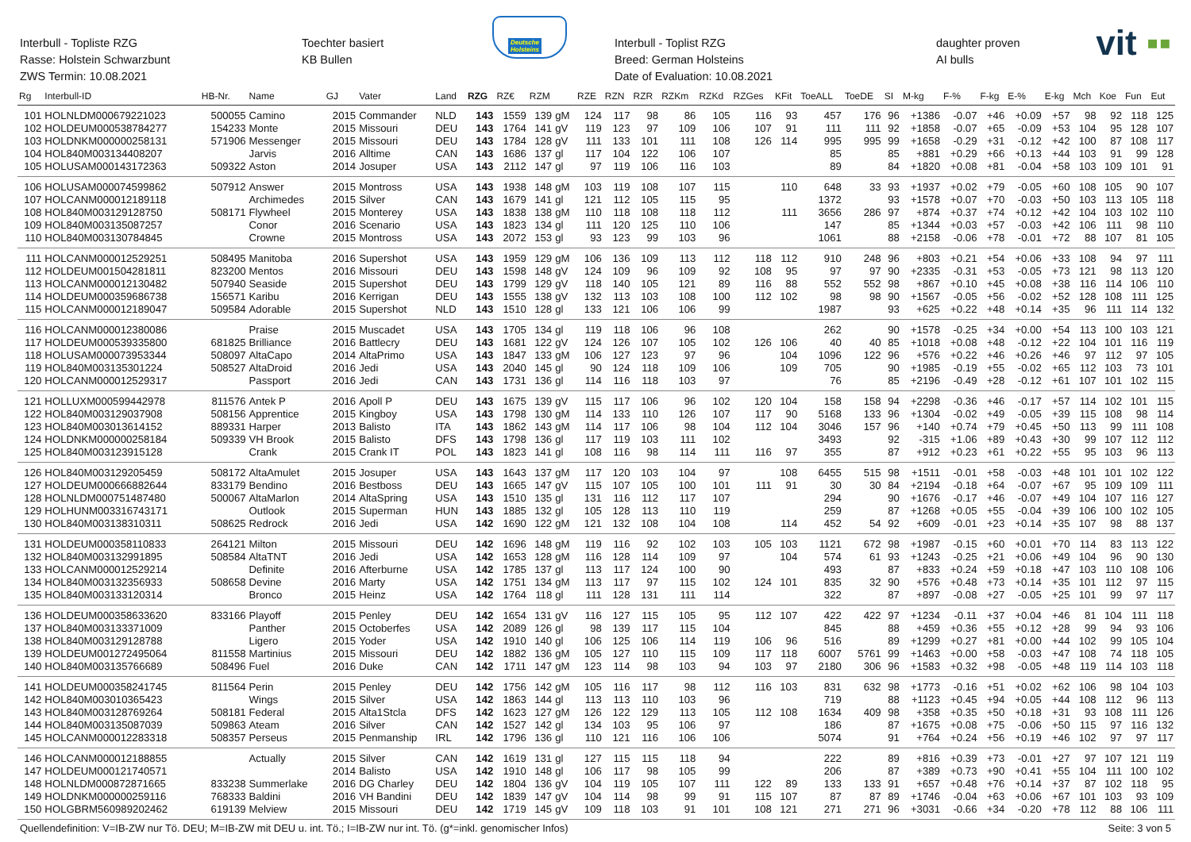Interbull - Topliste RZG
Rasse: Holstein Schwarzbunt
ZWS Termin: 10.08.2021
Toechter basiert
KB Bullen
Deutsche
Holsteins
Interbull - Toplist RZG
Breed: German Holsteins
Date of Evaluation: 10.08.2021
daughter proven
AI bulls
vit ▪▪
| Rg | Interbull-ID | HB-Nr. | Name | GJ | Vater | Land | RZG | RZ€ | RZM | | RZE | RZN | RZR | RZKm | RZKd | RZGes | KFit | ToeALL | ToeDE | SI | M-kg | F-% | F-kg | E-% | E-kg | Mch | Koe | Fun | Eut |
| --- | --- | --- | --- | --- | --- | --- | --- | --- | --- | --- | --- | --- | --- | --- | --- | --- | --- | --- | --- | --- | --- | --- | --- | --- | --- | --- | --- | --- | --- |
| 101 | HOLNLDM000679221023 | 500055 | Camino | 2015 | Commander | NLD | 143 | 1559 | 139 | gM | 124 | 117 | 98 | 86 | 105 | 116 | 93 | 457 | 176 | 96 | +1386 | -0.07 | +46 | +0.09 | +57 | 98 | 92 | 118 | 125 |
| 102 | HOLDEUM000538784277 | 154233 | Monte | 2015 | Missouri | DEU | 143 | 1764 | 141 | gV | 119 | 123 | 97 | 109 | 106 | 107 | 91 | 111 | 111 | 92 | +1858 | -0.07 | +65 | -0.09 | +53 | 104 | 95 | 128 | 107 |
| 103 | HOLDNKM000000258131 | 571906 | Messenger | 2015 | Missouri | DEU | 143 | 1784 | 128 | gV | 111 | 133 | 101 | 111 | 108 | 126 | 114 | 995 | 995 | 99 | +1658 | -0.29 | +31 | -0.12 | +42 | 100 | 87 | 108 | 117 |
| 104 | HOL840M003134408207 | | Jarvis | 2016 | Alltime | CAN | 143 | 1686 | 137 | gl | 117 | 104 | 122 | 106 | 107 | | | 85 | | 85 | +881 | +0.29 | +66 | +0.13 | +44 | 103 | 91 | 99 | 128 |
| 105 | HOLUSAM000143172363 | 509322 | Aston | 2014 | Josuper | USA | 143 | 2112 | 147 | gl | 97 | 119 | 106 | 116 | 103 | | | 89 | | 84 | +1820 | +0.08 | +81 | -0.04 | +58 | 103 | 109 | 101 | 91 |
| 106 | HOLUSAM000074599862 | 507912 | Answer | 2015 | Montross | USA | 143 | 1938 | 148 | gM | 103 | 119 | 108 | 107 | 115 | | 110 | 648 | 33 | 93 | +1937 | +0.02 | +79 | -0.05 | +60 | 108 | 105 | 90 | 107 |
| 107 | HOLCANM000012189118 | | Archimedes | 2015 | Silver | CAN | 143 | 1679 | 141 | gl | 121 | 112 | 105 | 115 | 95 | | | 1372 | | 93 | +1578 | +0.07 | +70 | -0.03 | +50 | 103 | 113 | 105 | 118 |
| 108 | HOL840M003129128750 | 508171 | Flywheel | 2015 | Monterey | USA | 143 | 1838 | 138 | gM | 110 | 118 | 108 | 118 | 112 | | 111 | 3656 | 286 | 97 | +874 | +0.37 | +74 | +0.12 | +42 | 104 | 103 | 102 | 110 |
| 109 | HOL840M003135087257 | | Conor | 2016 | Scenario | USA | 143 | 1823 | 134 | gl | 111 | 120 | 125 | 110 | 106 | | | 147 | | 85 | +1344 | +0.03 | +57 | -0.03 | +42 | 106 | 111 | 98 | 110 |
| 110 | HOL840M003130784845 | | Crowne | 2015 | Montross | USA | 143 | 2072 | 153 | gl | 93 | 123 | 99 | 103 | 96 | | | 1061 | | 88 | +2158 | -0.06 | +78 | -0.01 | +72 | 88 | 107 | 81 | 105 |
| 111 | HOLCANM000012529251 | 508495 | Manitoba | 2016 | Supershot | USA | 143 | 1959 | 129 | gM | 106 | 136 | 109 | 113 | 112 | 118 | 112 | 910 | 248 | 96 | +803 | +0.21 | +54 | +0.06 | +33 | 108 | 94 | 97 | 111 |
| 112 | HOLDEUM001504281811 | 823200 | Mentos | 2016 | Missouri | DEU | 143 | 1598 | 148 | gV | 124 | 109 | 96 | 109 | 92 | 108 | 95 | 97 | 97 | 90 | +2335 | -0.31 | +53 | -0.05 | +73 | 121 | 98 | 113 | 120 |
| 113 | HOLCANM000012130482 | 507940 | Seaside | 2015 | Supershot | DEU | 143 | 1799 | 129 | gV | 118 | 140 | 105 | 121 | 89 | 116 | 88 | 552 | 552 | 98 | +867 | +0.10 | +45 | +0.08 | +38 | 116 | 114 | 106 | 110 |
| 114 | HOLDEUM000359686738 | 156571 | Karibu | 2016 | Kerrigan | DEU | 143 | 1555 | 138 | gV | 132 | 113 | 103 | 108 | 100 | 112 | 102 | 98 | 98 | 90 | +1567 | -0.05 | +56 | -0.02 | +52 | 128 | 108 | 111 | 125 |
| 115 | HOLCANM000012189047 | 509584 | Adorable | 2015 | Supershot | NLD | 143 | 1510 | 128 | gl | 133 | 121 | 106 | 106 | 99 | | | 1987 | | 93 | +625 | +0.22 | +48 | +0.14 | +35 | 96 | 111 | 114 | 132 |
| 116 | HOLCANM000012380086 | | Praise | 2015 | Muscadet | USA | 143 | 1705 | 134 | gl | 119 | 118 | 106 | 96 | 108 | | | 262 | | 90 | +1578 | -0.25 | +34 | +0.00 | +54 | 113 | 100 | 103 | 121 |
| 117 | HOLDEUM000539335800 | 681825 | Brilliance | 2016 | Battlecry | DEU | 143 | 1681 | 122 | gV | 124 | 126 | 107 | 105 | 102 | 126 | 106 | 40 | 40 | 85 | +1018 | +0.08 | +48 | -0.12 | +22 | 104 | 101 | 116 | 119 |
| 118 | HOLUSAM000073953344 | 508097 | AltaCapo | 2014 | AltaPrimo | USA | 143 | 1847 | 133 | gM | 106 | 127 | 123 | 97 | 96 | | 104 | 1096 | 122 | 96 | +576 | +0.22 | +46 | +0.26 | +46 | 97 | 112 | 97 | 105 |
| 119 | HOL840M003135301224 | 508527 | AltaDroid | 2016 | Jedi | USA | 143 | 2040 | 145 | gl | 90 | 124 | 118 | 109 | 106 | | 109 | 705 | | 90 | +1985 | -0.19 | +55 | -0.02 | +65 | 112 | 103 | 73 | 101 |
| 120 | HOLCANM000012529317 | | Passport | 2016 | Jedi | CAN | 143 | 1731 | 136 | gl | 114 | 116 | 118 | 103 | 97 | | | 76 | | 85 | +2196 | -0.49 | +28 | -0.12 | +61 | 107 | 101 | 102 | 115 |
| 121 | HOLLUXM000599442978 | 811576 | Antek P | 2016 | Apoll P | DEU | 143 | 1675 | 139 | gV | 115 | 117 | 106 | 96 | 102 | 120 | 104 | 158 | 158 | 94 | +2298 | -0.36 | +46 | -0.17 | +57 | 114 | 102 | 101 | 115 |
| 122 | HOL840M003129037908 | 508156 | Apprentice | 2015 | Kingboy | USA | 143 | 1798 | 130 | gM | 114 | 133 | 110 | 126 | 107 | 117 | 90 | 5168 | 133 | 96 | +1304 | -0.02 | +49 | -0.05 | +39 | 115 | 108 | 98 | 114 |
| 123 | HOL840M003013614152 | 889331 | Harper | 2013 | Balisto | ITA | 143 | 1862 | 143 | gM | 114 | 117 | 106 | 98 | 104 | 112 | 104 | 3046 | 157 | 96 | +140 | +0.74 | +79 | +0.45 | +50 | 113 | 99 | 111 | 108 |
| 124 | HOLDNKM000000258184 | 509339 | VH Brook | 2015 | Balisto | DFS | 143 | 1798 | 136 | gl | 117 | 119 | 103 | 111 | 102 | | | 3493 | | 92 | -315 | +1.06 | +89 | +0.43 | +30 | 99 | 107 | 112 | 112 |
| 125 | HOL840M003123915128 | | Crank | 2015 | Crank IT | POL | 143 | 1823 | 141 | gl | 108 | 116 | 98 | 114 | 111 | 116 | 97 | 355 | | 87 | +912 | +0.23 | +61 | +0.22 | +55 | 95 | 103 | 96 | 113 |
| 126 | HOL840M003129205459 | 508172 | AltaAmulet | 2015 | Josuper | USA | 143 | 1643 | 137 | gM | 117 | 120 | 103 | 104 | 97 | | 108 | 6455 | 515 | 98 | +1511 | -0.01 | +58 | -0.03 | +48 | 101 | 101 | 102 | 122 |
| 127 | HOLDEUM000666882644 | 833179 | Bendino | 2016 | Bestboss | DEU | 143 | 1665 | 147 | gV | 115 | 107 | 105 | 100 | 101 | 111 | 91 | 30 | 30 | 84 | +2194 | -0.18 | +64 | -0.07 | +67 | 95 | 109 | 109 | 111 |
| 128 | HOLNLDM000751487480 | 500067 | AltaMarlon | 2014 | AltaSpring | USA | 143 | 1510 | 135 | gl | 131 | 116 | 112 | 117 | 107 | | | 294 | | 90 | +1676 | -0.17 | +46 | -0.07 | +49 | 104 | 107 | 116 | 127 |
| 129 | HOLHUNM003316743171 | | Outlook | 2015 | Superman | HUN | 143 | 1885 | 132 | gl | 105 | 128 | 113 | 110 | 119 | | | 259 | | 87 | +1268 | +0.05 | +55 | -0.04 | +39 | 106 | 100 | 102 | 105 |
| 130 | HOL840M003138310311 | 508625 | Redrock | 2016 | Jedi | USA | 142 | 1690 | 122 | gM | 121 | 132 | 108 | 104 | 108 | | 114 | 452 | 54 | 92 | +609 | -0.01 | +23 | +0.14 | +35 | 107 | 98 | 88 | 137 |
| 131 | HOLDEUM000358110833 | 264121 | Milton | 2015 | Missouri | DEU | 142 | 1696 | 148 | gM | 119 | 116 | 92 | 102 | 103 | 105 | 103 | 1121 | 672 | 98 | +1987 | -0.15 | +60 | +0.01 | +70 | 114 | 83 | 113 | 122 |
| 132 | HOL840M003132991895 | 508584 | AltaTNT | 2016 | Jedi | USA | 142 | 1653 | 128 | gM | 116 | 128 | 114 | 109 | 97 | | 104 | 574 | 61 | 93 | +1243 | -0.25 | +21 | +0.06 | +49 | 104 | 96 | 90 | 130 |
| 133 | HOLCANM000012529214 | | Definite | 2016 | Afterburne | USA | 142 | 1785 | 137 | gl | 113 | 117 | 124 | 100 | 90 | | | 493 | | 87 | +833 | +0.24 | +59 | +0.18 | +47 | 103 | 110 | 108 | 106 |
| 134 | HOL840M003132356933 | 508658 | Devine | 2016 | Marty | USA | 142 | 1751 | 134 | gM | 113 | 117 | 97 | 115 | 102 | 124 | 101 | 835 | 32 | 90 | +576 | +0.48 | +73 | +0.14 | +35 | 101 | 112 | 97 | 115 |
| 135 | HOL840M003133120314 | | Bronco | 2015 | Heinz | USA | 142 | 1764 | 118 | gl | 111 | 128 | 131 | 111 | 114 | | | 322 | | 87 | +897 | -0.08 | +27 | -0.05 | +25 | 101 | 99 | 97 | 117 |
| 136 | HOLDEUM000358633620 | 833166 | Playoff | 2015 | Penley | DEU | 142 | 1654 | 131 | gV | 116 | 127 | 115 | 105 | 95 | 112 | 107 | 422 | 422 | 97 | +1234 | -0.11 | +37 | +0.04 | +46 | 81 | 104 | 111 | 118 |
| 137 | HOL840M003133371009 | | Panther | 2015 | Octoberfes | USA | 142 | 2089 | 126 | gl | 98 | 139 | 117 | 115 | 104 | | | 845 | | 88 | +459 | +0.36 | +55 | +0.12 | +28 | 99 | 94 | 93 | 106 |
| 138 | HOL840M003129128788 | | Ligero | 2015 | Yoder | USA | 142 | 1910 | 140 | gl | 106 | 125 | 106 | 114 | 119 | 106 | 96 | 516 | | 89 | +1299 | +0.27 | +81 | +0.00 | +44 | 102 | 99 | 105 | 104 |
| 139 | HOLDEUM001272495064 | 811558 | Martinius | 2015 | Missouri | DEU | 142 | 1882 | 136 | gM | 105 | 127 | 110 | 115 | 109 | 117 | 118 | 6007 | 5761 | 99 | +1463 | +0.00 | +58 | -0.03 | +47 | 108 | 74 | 118 | 105 |
| 140 | HOL840M003135766689 | 508496 | Fuel | 2016 | Duke | CAN | 142 | 1711 | 147 | gM | 123 | 114 | 98 | 103 | 94 | 103 | 97 | 2180 | 306 | 96 | +1583 | +0.32 | +98 | -0.05 | +48 | 119 | 114 | 103 | 118 |
| 141 | HOLDEUM000358241745 | 811564 | Perin | 2015 | Penley | DEU | 142 | 1756 | 142 | gM | 105 | 116 | 117 | 98 | 112 | 116 | 103 | 831 | 632 | 98 | +1773 | -0.16 | +51 | +0.02 | +62 | 106 | 98 | 104 | 103 |
| 142 | HOL840M003010365423 | | Wings | 2015 | Silver | USA | 142 | 1863 | 144 | gl | 113 | 113 | 110 | 103 | 96 | | | 719 | | 88 | +1123 | +0.45 | +94 | +0.05 | +44 | 108 | 112 | 96 | 113 |
| 143 | HOL840M003128769264 | 508181 | Federal | 2015 | Alta1Stcla | DFS | 142 | 1623 | 127 | gM | 126 | 122 | 129 | 113 | 105 | 112 | 108 | 1634 | 409 | 98 | +358 | +0.35 | +50 | +0.18 | +31 | 93 | 108 | 111 | 126 |
| 144 | HOL840M003135087039 | 509863 | Ateam | 2016 | Silver | CAN | 142 | 1527 | 142 | gl | 134 | 103 | 95 | 106 | 97 | | | 186 | | 87 | +1675 | +0.08 | +75 | -0.06 | +50 | 115 | 97 | 116 | 132 |
| 145 | HOLCANM000012283318 | 508357 | Perseus | 2015 | Penmanship | IRL | 142 | 1796 | 136 | gl | 110 | 121 | 116 | 106 | 106 | | | 5074 | | 91 | +764 | +0.24 | +56 | +0.19 | +46 | 102 | 97 | 97 | 117 |
| 146 | HOLCANM000012188855 | | Actually | 2015 | Silver | CAN | 142 | 1619 | 131 | gl | 127 | 115 | 115 | 118 | 94 | | | 222 | | 89 | +816 | +0.39 | +73 | -0.01 | +27 | 97 | 107 | 121 | 119 |
| 147 | HOLDEUM000121740571 | | | 2014 | Balisto | USA | 142 | 1910 | 148 | gl | 106 | 117 | 98 | 105 | 99 | | | 206 | | 87 | +389 | +0.73 | +90 | +0.41 | +55 | 104 | 111 | 100 | 102 |
| 148 | HOLNLDM000872871665 | 833238 | Summerlake | 2016 | DG Charley | DEU | 142 | 1804 | 136 | gV | 104 | 119 | 105 | 107 | 111 | 122 | 89 | 133 | 133 | 91 | +657 | +0.48 | +76 | +0.14 | +37 | 87 | 102 | 118 | 95 |
| 149 | HOLDNKM000000259116 | 768333 | Baldini | 2016 | VH Bandini | DEU | 142 | 1839 | 147 | gV | 104 | 114 | 98 | 99 | 91 | 115 | 107 | 87 | 87 | 89 | +1746 | -0.04 | +63 | +0.06 | +67 | 101 | 103 | 93 | 109 |
| 150 | HOLGBRM560989202462 | 619139 | Melview | 2015 | Missouri | DEU | 142 | 1719 | 145 | gV | 109 | 118 | 103 | 91 | 101 | 108 | 121 | 271 | 271 | 96 | +3031 | -0.66 | +34 | -0.20 | +78 | 112 | 88 | 106 | 111 |
Quellendefinition: V=IB-ZW nur Tö. DEU; M=IB-ZW mit DEU u. int. Tö.; I=IB-ZW nur int. Tö. (g*=inkl. genomischer Infos) Seite: 3 von 5